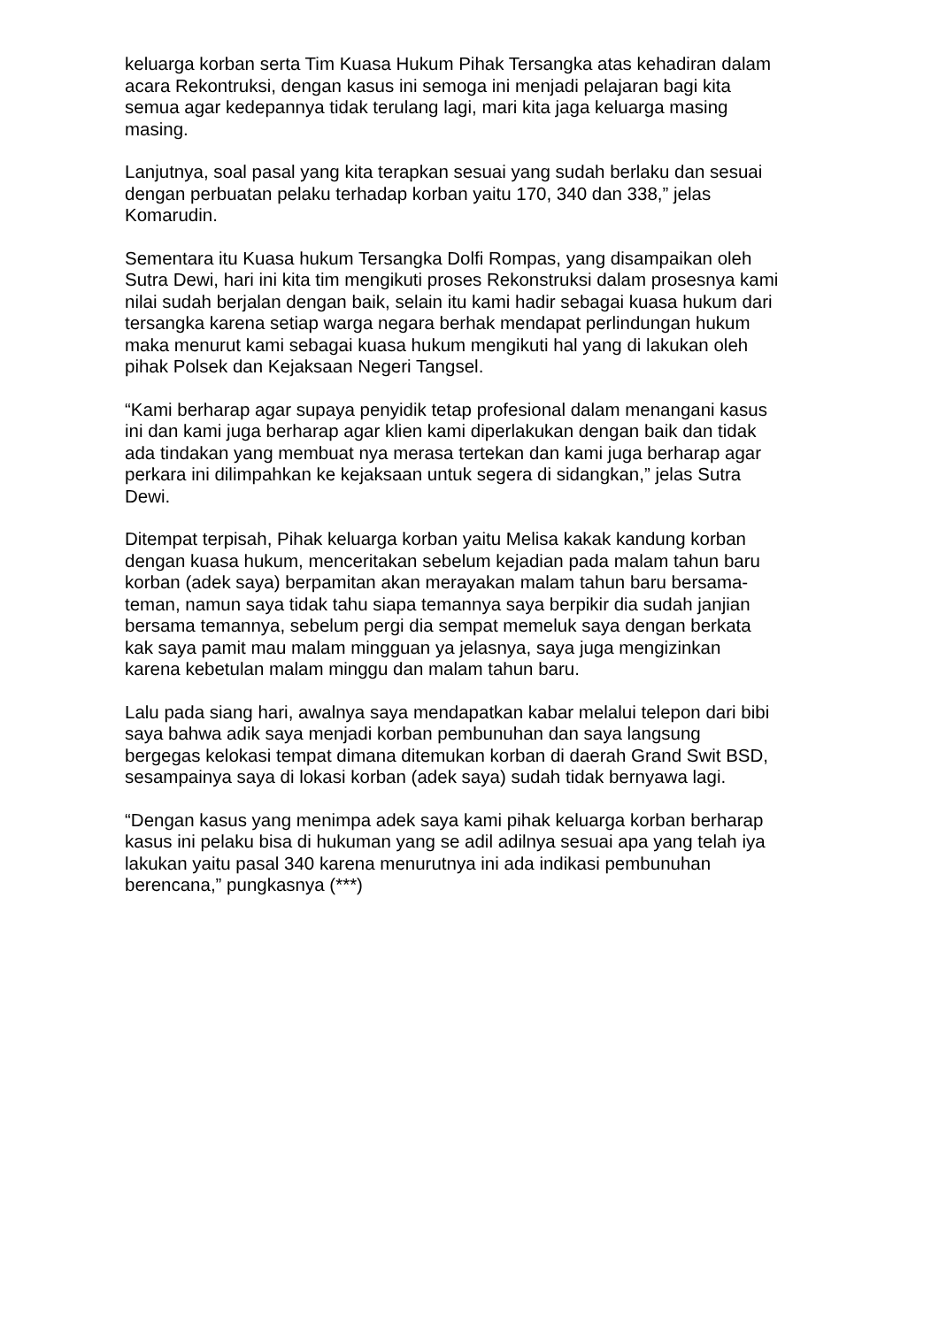keluarga korban serta Tim Kuasa Hukum Pihak Tersangka atas kehadiran dalam acara Rekontruksi, dengan kasus ini semoga ini menjadi pelajaran bagi kita semua agar kedepannya tidak terulang lagi, mari kita jaga keluarga masing masing.
Lanjutnya, soal pasal yang kita terapkan sesuai yang sudah berlaku dan sesuai dengan perbuatan pelaku terhadap korban yaitu 170, 340 dan 338,” jelas Komarudin.
Sementara itu Kuasa hukum Tersangka Dolfi Rompas, yang disampaikan oleh Sutra Dewi, hari ini kita tim mengikuti proses Rekonstruksi dalam prosesnya kami nilai sudah berjalan dengan baik, selain itu kami hadir sebagai kuasa hukum dari tersangka karena setiap warga negara berhak mendapat perlindungan hukum maka menurut kami sebagai kuasa hukum mengikuti hal yang di lakukan oleh pihak Polsek dan Kejaksaan Negeri Tangsel.
“Kami berharap agar supaya penyidik tetap profesional dalam menangani kasus ini dan kami juga berharap agar klien kami diperlakukan dengan baik dan tidak ada tindakan yang membuat nya merasa tertekan dan kami juga berharap agar perkara ini dilimpahkan ke kejaksaan untuk segera di sidangkan,” jelas Sutra Dewi.
Ditempat terpisah, Pihak keluarga korban yaitu Melisa kakak kandung korban dengan kuasa hukum, menceritakan sebelum kejadian pada malam tahun baru korban (adek saya) berpamitan akan merayakan malam tahun baru bersama- teman, namun saya tidak tahu siapa temannya saya berpikir dia sudah janjian bersama temannya, sebelum pergi dia sempat memeluk saya dengan berkata kak saya pamit mau malam mingguan ya jelasnya, saya juga mengizinkan karena kebetulan malam minggu dan malam tahun baru.
Lalu pada siang hari, awalnya saya mendapatkan kabar melalui telepon dari bibi saya bahwa adik saya menjadi korban pembunuhan dan saya langsung bergegas kelokasi tempat dimana ditemukan korban di daerah Grand Swit BSD, sesampainya saya di lokasi korban (adek saya) sudah tidak bernyawa lagi.
“Dengan kasus yang menimpa adek saya kami pihak keluarga korban berharap kasus ini pelaku bisa di hukuman yang se adil adilnya sesuai apa yang telah iya lakukan yaitu pasal 340 karena menurutnya ini ada indikasi pembunuhan berencana,” pungkasnya (***)